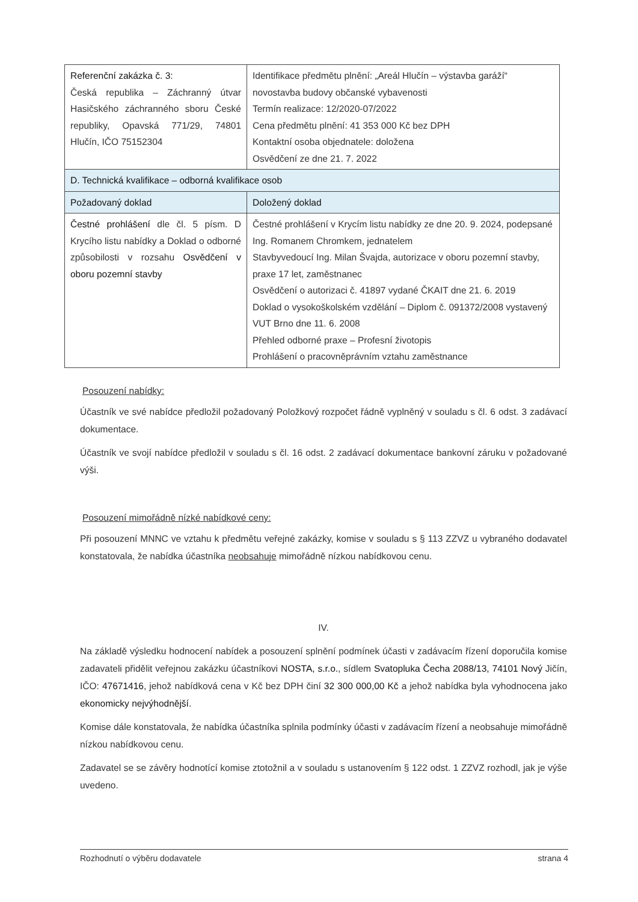| Referenční zakázka č. 3: Česká republika – Záchranný útvar Hasičského záchranného sboru České republiky, Opavská 771/29, 74801 Hlučín, IČO 75152304 | Identifikace předmětu plnění: „Areál Hlučín – výstavba garáží“ novostavba budovy občanské vybavenosti Termín realizace: 12/2020-07/2022 Cena předmětu plnění: 41 353 000 Kč bez DPH Kontaktní osoba objednatele: doložena Osvědčení ze dne 21. 7. 2022 |
| D. Technická kvalifikace – odborná kvalifikace osob | |
| Požadovaný doklad | Doložený doklad |
| Čestné prohlášení dle čl. 5 písm. D Krycího listu nabídky a Doklad o odborné způsobilosti v rozsahu Osvědčení v oboru pozemní stavby | Čestné prohlášení v Krycím listu nabídky ze dne 20. 9. 2024, podepsané Ing. Romanem Chromkem, jednatelem Stavbyvedoucí Ing. Milan Švajda, autorizace v oboru pozemní stavby, praxe 17 let, zaměstnanec Osvědčení o autorizaci č. 41897 vydané ČKAIT dne 21. 6. 2019 Doklad o vysokoškolském vzdělání – Diplom č. 091372/2008 vystavený VUT Brno dne 11. 6. 2008 Přehled odborné praxe – Profesní životopis Prohlášení o pracovněprávním vztahu zaměstnance |
Posouzení nabídky:
Účastník ve své nabídce předložil požadovaný Položkový rozpočet řádně vyplněný v souladu s čl. 6 odst. 3 zadávací dokumentace.
Účastník ve svojí nabídce předložil v souladu s čl. 16 odst. 2 zadávací dokumentace bankovní záruku v požadované výši.
Posouzení mimořádně nízké nabídkové ceny:
Při posouzení MNNC ve vztahu k předmětu veřejné zakázky, komise v souladu s § 113 ZZVZ u vybraného dodavatel konstatovala, že nabídka účastníka neobsahuje mimořádně nízkou nabídkovou cenu.
IV.
Na základě výsledku hodnocení nabídek a posouzení splnění podmínek účasti v zadávacím řízení doporučila komise zadavateli přidělit veřejnou zakázku účastníkovi NOSTA, s.r.o., sídlem Svatopluka Čecha 2088/13, 74101 Nový Jičín, IČO: 47671416, jehož nabídková cena v Kč bez DPH činí 32 300 000,00 Kč a jehož nabídka byla vyhodnocena jako ekonomicky nejvýhodnější.
Komise dále konstatovala, že nabídka účastníka splnila podmínky účasti v zadávacím řízení a neobsahuje mimořádně nízkou nabídkovou cenu.
Zadavatel se se závěry hodnotící komise ztotožnil a v souladu s ustanovením § 122 odst. 1 ZZVZ rozhodl, jak je výše uvedeno.
Rozhodnutí o výběru dodavatele strana 4